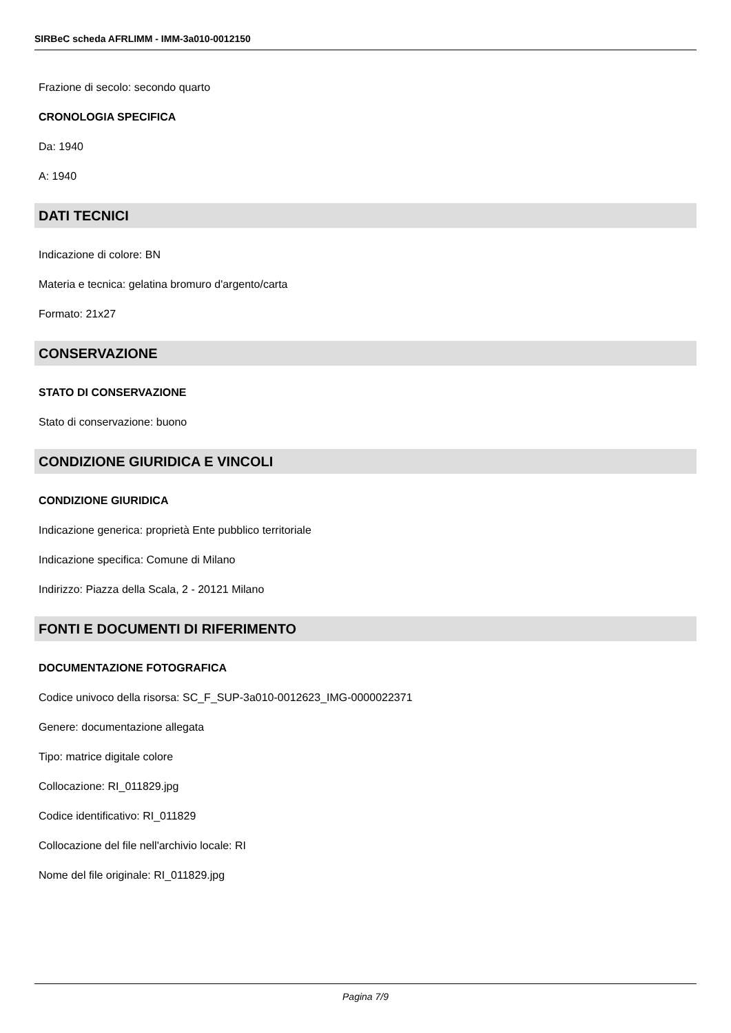SIRBeC scheda AFRLIMM - IMM-3a010-0012150
Frazione di secolo: secondo quarto
CRONOLOGIA SPECIFICA
Da: 1940
A: 1940
DATI TECNICI
Indicazione di colore: BN
Materia e tecnica: gelatina bromuro d'argento/carta
Formato: 21x27
CONSERVAZIONE
STATO DI CONSERVAZIONE
Stato di conservazione: buono
CONDIZIONE GIURIDICA E VINCOLI
CONDIZIONE GIURIDICA
Indicazione generica: proprietà Ente pubblico territoriale
Indicazione specifica: Comune di Milano
Indirizzo: Piazza della Scala, 2 - 20121 Milano
FONTI E DOCUMENTI DI RIFERIMENTO
DOCUMENTAZIONE FOTOGRAFICA
Codice univoco della risorsa: SC_F_SUP-3a010-0012623_IMG-0000022371
Genere: documentazione allegata
Tipo: matrice digitale colore
Collocazione: RI_011829.jpg
Codice identificativo: RI_011829
Collocazione del file nell'archivio locale: RI
Nome del file originale: RI_011829.jpg
Pagina 7/9